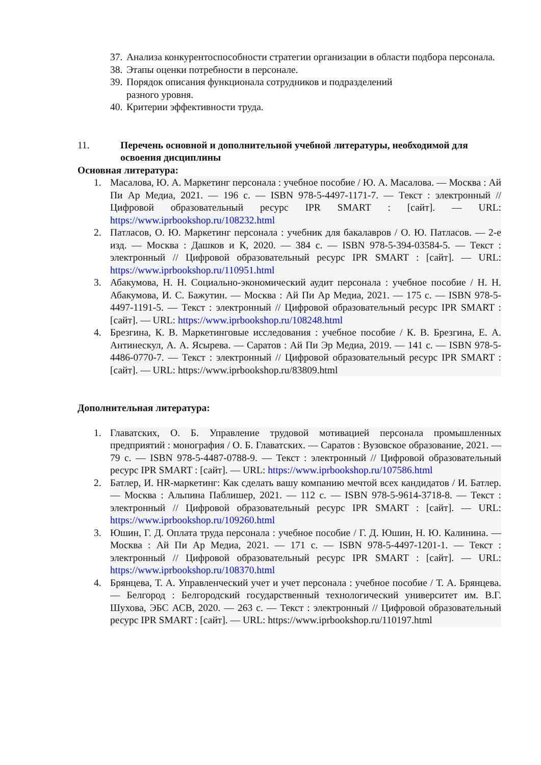37. Анализа конкурентоспособности стратегии организации в области подбора персонала.
38. Этапы оценки потребности в персонале.
39. Порядок описания функционала сотрудников и подразделений
разного уровня.
40. Критерии эффективности труда.
11. Перечень основной и дополнительной учебной литературы, необходимой для освоения дисциплины
Основная литература:
1. Масалова, Ю. А. Маркетинг персонала : учебное пособие / Ю. А. Масалова. — Москва : Ай Пи Ар Медиа, 2021. — 196 c. — ISBN 978-5-4497-1171-7. — Текст : электронный // Цифровой образовательный ресурс IPR SMART : [сайт]. — URL: https://www.iprbookshop.ru/108232.html
2. Патласов, О. Ю. Маркетинг персонала : учебник для бакалавров / О. Ю. Патласов. — 2-е изд. — Москва : Дашков и К, 2020. — 384 c. — ISBN 978-5-394-03584-5. — Текст : электронный // Цифровой образовательный ресурс IPR SMART : [сайт]. — URL: https://www.iprbookshop.ru/110951.html
3. Абакумова, Н. Н. Социально-экономический аудит персонала : учебное пособие / Н. Н. Абакумова, И. С. Бажутин. — Москва : Ай Пи Ар Медиа, 2021. — 175 c. — ISBN 978-5-4497-1191-5. — Текст : электронный // Цифровой образовательный ресурс IPR SMART : [сайт]. — URL: https://www.iprbookshop.ru/108248.html
4. Брезгина, К. В. Маркетинговые исследования : учебное пособие / К. В. Брезгина, Е. А. Антинескул, А. А. Ясырева. — Саратов : Ай Пи Эр Медиа, 2019. — 141 c. — ISBN 978-5-4486-0770-7. — Текст : электронный // Цифровой образовательный ресурс IPR SMART : [сайт]. — URL: https://www.iprbookshop.ru/83809.html
Дополнительная литература:
1. Главатских, О. Б. Управление трудовой мотивацией персонала промышленных предприятий : монография / О. Б. Главатских. — Саратов : Вузовское образование, 2021. — 79 c. — ISBN 978-5-4487-0788-9. — Текст : электронный // Цифровой образовательный ресурс IPR SMART : [сайт]. — URL: https://www.iprbookshop.ru/107586.html
2. Батлер, И. HR-маркетинг: Как сделать вашу компанию мечтой всех кандидатов / И. Батлер. — Москва : Альпина Паблишер, 2021. — 112 c. — ISBN 978-5-9614-3718-8. — Текст : электронный // Цифровой образовательный ресурс IPR SMART : [сайт]. — URL: https://www.iprbookshop.ru/109260.html
3. Юшин, Г. Д. Оплата труда персонала : учебное пособие / Г. Д. Юшин, Н. Ю. Калинина. — Москва : Ай Пи Ар Медиа, 2021. — 171 c. — ISBN 978-5-4497-1201-1. — Текст : электронный // Цифровой образовательный ресурс IPR SMART : [сайт]. — URL: https://www.iprbookshop.ru/108370.html
4. Брянцева, Т. А. Управленческий учет и учет персонала : учебное пособие / Т. А. Брянцева. — Белгород : Белгородский государственный технологический университет им. В.Г. Шухова, ЭБС АСВ, 2020. — 263 c. — Текст : электронный // Цифровой образовательный ресурс IPR SMART : [сайт]. — URL: https://www.iprbookshop.ru/110197.html